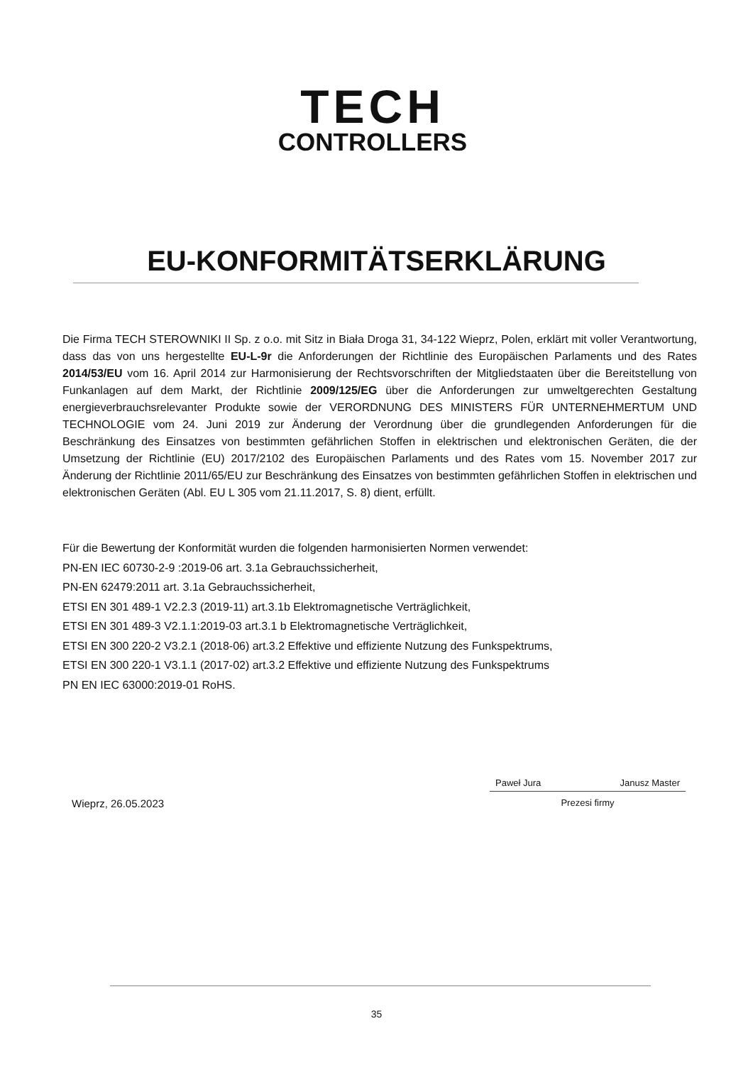TECH
CONTROLLERS
EU-KONFORMITÄTSERKLÄRUNG
Die Firma TECH STEROWNIKI II Sp. z o.o. mit Sitz in Biała Droga 31, 34-122 Wieprz, Polen, erklärt mit voller Verantwortung, dass das von uns hergestellte EU-L-9r die Anforderungen der Richtlinie des Europäischen Parlaments und des Rates 2014/53/EU vom 16. April 2014 zur Harmonisierung der Rechtsvorschriften der Mitgliedstaaten über die Bereitstellung von Funkanlagen auf dem Markt, der Richtlinie 2009/125/EG über die Anforderungen zur umweltgerechten Gestaltung energieverbrauchsrelevanter Produkte sowie der VERORDNUNG DES MINISTERS FÜR UNTERNEHMERTUM UND TECHNOLOGIE vom 24. Juni 2019 zur Änderung der Verordnung über die grundlegenden Anforderungen für die Beschränkung des Einsatzes von bestimmten gefährlichen Stoffen in elektrischen und elektronischen Geräten, die der Umsetzung der Richtlinie (EU) 2017/2102 des Europäischen Parlaments und des Rates vom 15. November 2017 zur Änderung der Richtlinie 2011/65/EU zur Beschränkung des Einsatzes von bestimmten gefährlichen Stoffen in elektrischen und elektronischen Geräten (Abl. EU L 305 vom 21.11.2017, S. 8) dient, erfüllt.
Für die Bewertung der Konformität wurden die folgenden harmonisierten Normen verwendet:
PN-EN IEC 60730-2-9 :2019-06 art. 3.1a Gebrauchssicherheit,
PN-EN 62479:2011 art. 3.1a Gebrauchssicherheit,
ETSI EN 301 489-1 V2.2.3 (2019-11) art.3.1b Elektromagnetische Verträglichkeit,
ETSI EN 301 489-3 V2.1.1:2019-03 art.3.1 b Elektromagnetische Verträglichkeit,
ETSI EN 300 220-2 V3.2.1 (2018-06) art.3.2 Effektive und effiziente Nutzung des Funkspektrums,
ETSI EN 300 220-1 V3.1.1 (2017-02) art.3.2 Effektive und effiziente Nutzung des Funkspektrums
PN EN IEC 63000:2019-01 RoHS.
Wieprz, 26.05.2023
Paweł Jura Janusz Master
Prezesi firmy
35